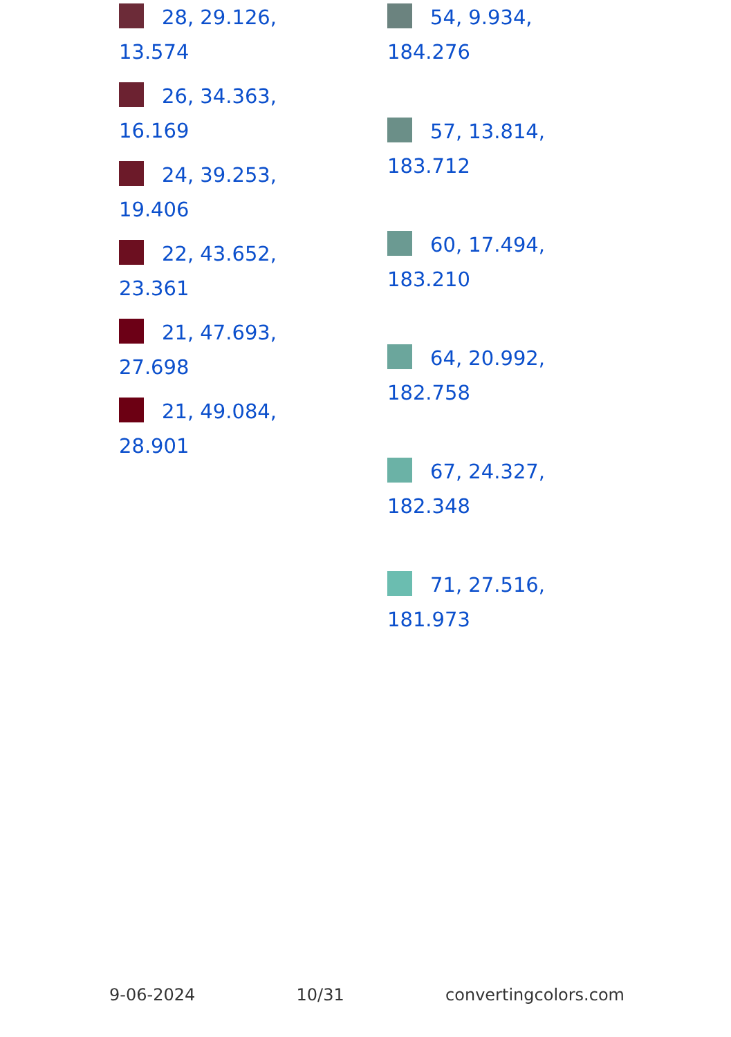28, 29.126, 13.574
26, 34.363, 16.169
24, 39.253, 19.406
22, 43.652, 23.361
21, 47.693, 27.698
21, 49.084, 28.901
54, 9.934, 184.276
57, 13.814, 183.712
60, 17.494, 183.210
64, 20.992, 182.758
67, 24.327, 182.348
71, 27.516, 181.973
9-06-2024 10/31 convertingcolors.com